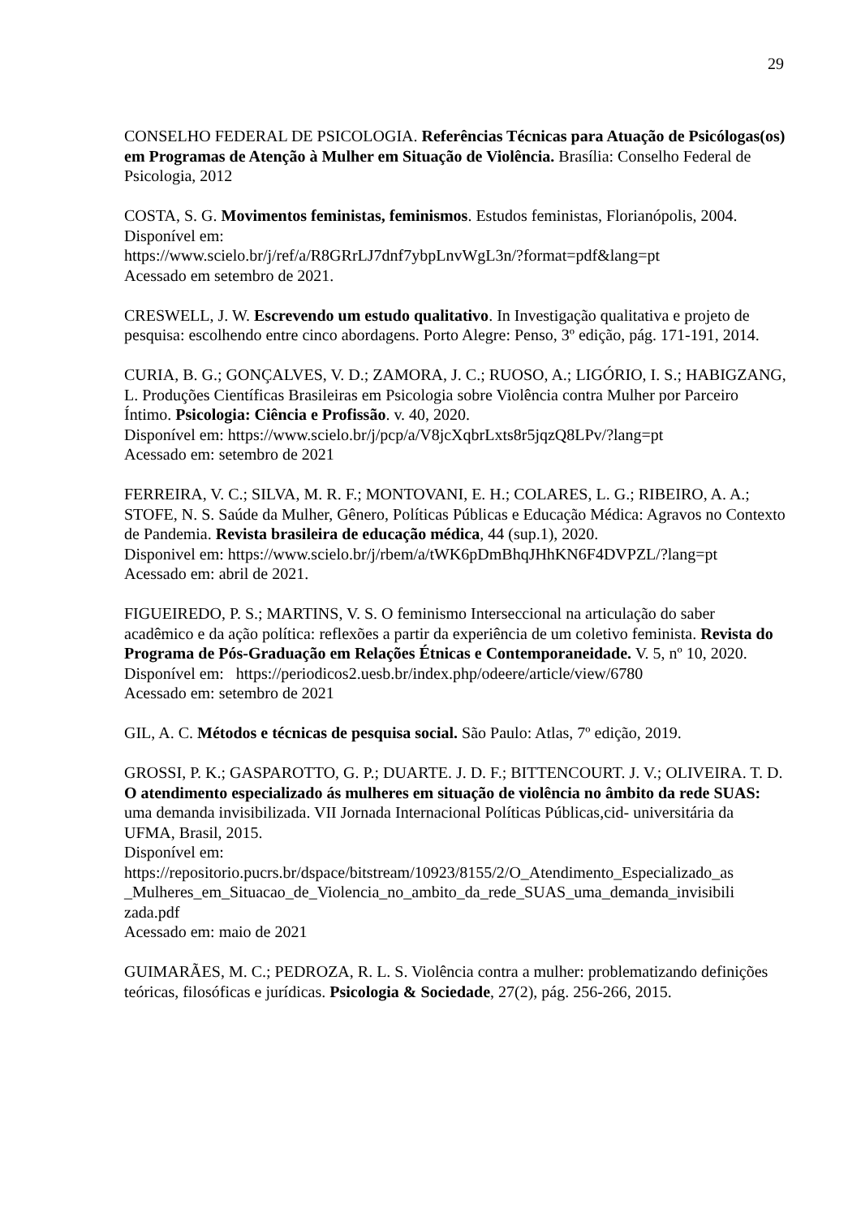29
CONSELHO FEDERAL DE PSICOLOGIA. Referências Técnicas para Atuação de Psicólogas(os) em Programas de Atenção à Mulher em Situação de Violência. Brasília: Conselho Federal de Psicologia, 2012
COSTA, S. G. Movimentos feministas, feminismos. Estudos feministas, Florianópolis, 2004.
Disponível em:
https://www.scielo.br/j/ref/a/R8GRrLJ7dnf7ybpLnvWgL3n/?format=pdf&lang=pt
Acessado em setembro de 2021.
CRESWELL, J. W. Escrevendo um estudo qualitativo. In Investigação qualitativa e projeto de pesquisa: escolhendo entre cinco abordagens. Porto Alegre: Penso, 3º edição, pág. 171-191, 2014.
CURIA, B. G.; GONÇALVES, V. D.; ZAMORA, J. C.; RUOSO, A.; LIGÓRIO, I. S.; HABIGZANG, L. Produções Científicas Brasileiras em Psicologia sobre Violência contra Mulher por Parceiro Íntimo. Psicologia: Ciência e Profissão. v. 40, 2020.
Disponível em: https://www.scielo.br/j/pcp/a/V8jcXqbrLxts8r5jqzQ8LPv/?lang=pt
Acessado em: setembro de 2021
FERREIRA, V. C.; SILVA, M. R. F.; MONTOVANI, E. H.; COLARES, L. G.; RIBEIRO, A. A.; STOFE, N. S. Saúde da Mulher, Gênero, Políticas Públicas e Educação Médica: Agravos no Contexto de Pandemia. Revista brasileira de educação médica, 44 (sup.1), 2020.
Disponivel em: https://www.scielo.br/j/rbem/a/tWK6pDmBhqJHhKN6F4DVPZL/?lang=pt
Acessado em: abril de 2021.
FIGUEIREDO, P. S.; MARTINS, V. S. O feminismo Interseccional na articulação do saber acadêmico e da ação política: reflexões a partir da experiência de um coletivo feminista. Revista do Programa de Pós-Graduação em Relações Étnicas e Contemporaneidade. V. 5, nº 10, 2020.
Disponível em: https://periodicos2.uesb.br/index.php/odeere/article/view/6780
Acessado em: setembro de 2021
GIL, A. C. Métodos e técnicas de pesquisa social. São Paulo: Atlas, 7º edição, 2019.
GROSSI, P. K.; GASPAROTTO, G. P.; DUARTE. J. D. F.; BITTENCOURT. J. V.; OLIVEIRA. T. D. O atendimento especializado ás mulheres em situação de violência no âmbito da rede SUAS: uma demanda invisibilizada. VII Jornada Internacional Políticas Públicas,cid- universitária da UFMA, Brasil, 2015.
Disponível em:
https://repositorio.pucrs.br/dspace/bitstream/10923/8155/2/O_Atendimento_Especializado_as _Mulheres_em_Situacao_de_Violencia_no_ambito_da_rede_SUAS_uma_demanda_invisibili zada.pdf
Acessado em: maio de 2021
GUIMARÃES, M. C.; PEDROZA, R. L. S. Violência contra a mulher: problematizando definições teóricas, filosóficas e jurídicas. Psicologia & Sociedade, 27(2), pág. 256-266, 2015.